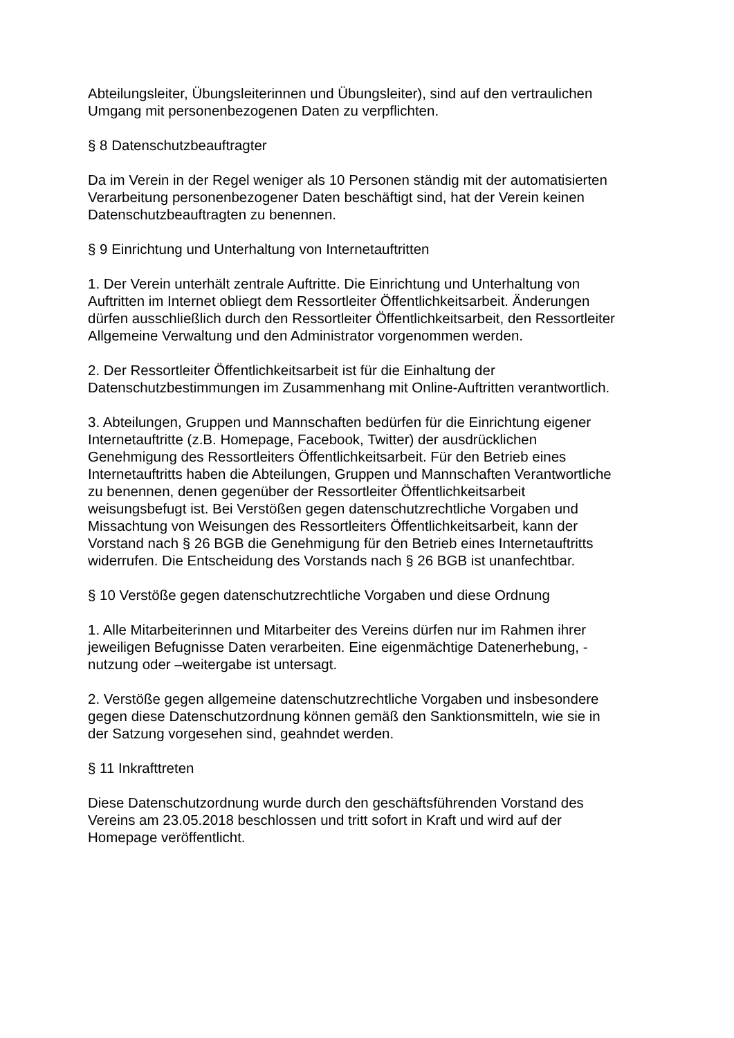Abteilungsleiter, Übungsleiterinnen und Übungsleiter), sind auf den vertraulichen
Umgang mit personenbezogenen Daten zu verpflichten.
§ 8 Datenschutzbeauftragter
Da im Verein in der Regel weniger als 10 Personen ständig mit der automatisierten
Verarbeitung personenbezogener Daten beschäftigt sind, hat der Verein keinen
Datenschutzbeauftragten zu benennen.
§ 9 Einrichtung und Unterhaltung von Internetauftritten
1. Der Verein unterhält zentrale Auftritte. Die Einrichtung und Unterhaltung von
Auftritten im Internet obliegt dem Ressortleiter Öffentlichkeitsarbeit. Änderungen
dürfen ausschließlich durch den Ressortleiter Öffentlichkeitsarbeit, den Ressortleiter
Allgemeine Verwaltung und den Administrator vorgenommen werden.
2. Der Ressortleiter Öffentlichkeitsarbeit ist für die Einhaltung der
Datenschutzbestimmungen im Zusammenhang mit Online-Auftritten verantwortlich.
3. Abteilungen, Gruppen und Mannschaften bedürfen für die Einrichtung eigener
Internetauftritte (z.B. Homepage, Facebook, Twitter) der ausdrücklichen
Genehmigung des Ressortleiters Öffentlichkeitsarbeit. Für den Betrieb eines
Internetauftritts haben die Abteilungen, Gruppen und Mannschaften Verantwortliche
zu benennen, denen gegenüber der Ressortleiter Öffentlichkeitsarbeit
weisungsbefugt ist. Bei Verstößen gegen datenschutzrechtliche Vorgaben und
Missachtung von Weisungen des Ressortleiters Öffentlichkeitsarbeit, kann der
Vorstand nach § 26 BGB die Genehmigung für den Betrieb eines Internetauftritts
widerrufen. Die Entscheidung des Vorstands nach § 26 BGB ist unanfechtbar.
§ 10 Verstöße gegen datenschutzrechtliche Vorgaben und diese Ordnung
1. Alle Mitarbeiterinnen und Mitarbeiter des Vereins dürfen nur im Rahmen ihrer
jeweiligen Befugnisse Daten verarbeiten. Eine eigenmächtige Datenerhebung, -
nutzung oder –weitergabe ist untersagt.
2. Verstöße gegen allgemeine datenschutzrechtliche Vorgaben und insbesondere
gegen diese Datenschutzordnung können gemäß den Sanktionsmitteln, wie sie in
der Satzung vorgesehen sind, geahndet werden.
§ 11 Inkrafttreten
Diese Datenschutzordnung wurde durch den geschäftsführenden Vorstand des
Vereins am 23.05.2018 beschlossen und tritt sofort in Kraft und wird auf der
Homepage veröffentlicht.